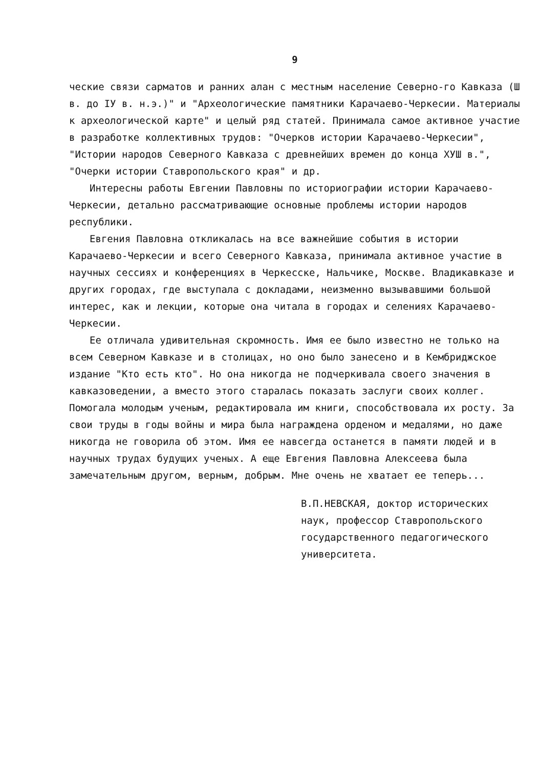9
ческие связи сарматов и ранних алан с местным население Северно-го Кавказа (Ш в. до IУ в. н.э.)" и "Археологические памятники Карачаево-Черкесии. Материалы к археологической карте" и целый ряд статей. Принимала самое активное участие в разработке коллективных трудов: "Очерков истории Карачаево-Черкесии", "Истории народов Северного Кавказа с древнейших времен до конца ХУШ в.", "Очерки истории Ставропольского края" и др.
Интересны работы Евгении Павловны по историографии истории Карачаево-Черкесии, детально рассматривающие основные проблемы истории народов республики.
Евгения Павловна откликалась на все важнейшие события в истории Карачаево-Черкесии и всего Северного Кавказа, принимала активное участие в научных сессиях и конференциях в Черкесске, Нальчике, Москве. Владикавказе и других городах, где выступала с докладами, неизменно вызывавшими большой интерес, как и лекции, которые она читала в городах и селениях Карачаево-Черкесии.
Ее отличала удивительная скромность. Имя ее было известно не только на всем Северном Кавказе и в столицах, но оно было занесено и в Кембриджское издание "Кто есть кто". Но она никогда не подчеркивала своего значения в кавказоведении, а вместо этого старалась показать заслуги своих коллег. Помогала молодым ученым, редактировала им книги, способствовала их росту. За свои труды в годы войны и мира была награждена орденом и медалями, но даже никогда не говорила об этом. Имя ее навсегда останется в памяти людей и в научных трудах будущих ученых. А еще Евгения Павловна Алексеева была замечательным другом, верным, добрым. Мне очень не хватает ее теперь...
В.П.НЕВСКАЯ, доктор исторических наук, профессор Ставропольского государственного педагогического университета.